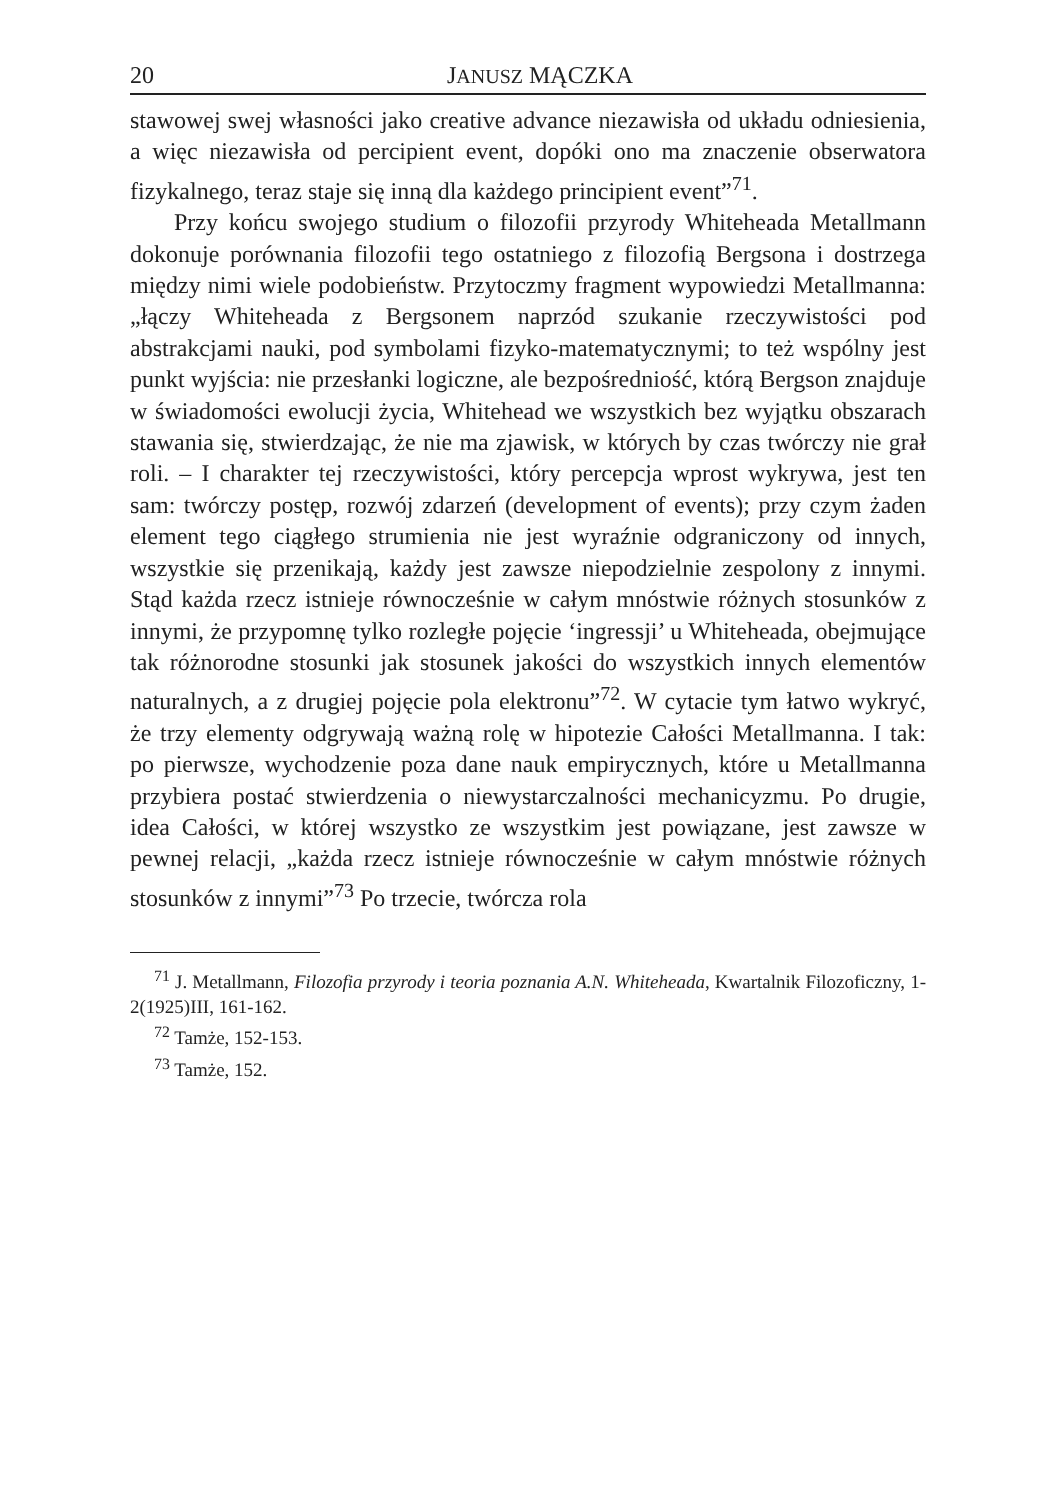20 JANUSZ MĄCZKA
stawowej swej własności jako creative advance niezawisła od układu odniesienia, a więc niezawisła od percipient event, dopóki ono ma znaczenie obserwatora fizykalnego, teraz staje się inną dla każdego principient event”<sup>71</sup>.
Przy końcu swojego studium o filozofii przyrody Whiteheada Metallmann dokonuje porównania filozofii tego ostatniego z filozofią Bergsona i dostrzega między nimi wiele podobieństw. Przytoczmy fragment wypowiedzi Metallmanna: „łączy Whiteheada z Bergsonem naprzód szukanie rzeczywistości pod abstrakcjami nauki, pod symbolami fizyko-matematycznymi; to też wspólny jest punkt wyjścia: nie przesłanki logiczne, ale bezpośredniość, którą Bergson znajduje w świadomości ewolucji życia, Whitehead we wszystkich bez wyjątku obszarach stawania się, stwierdzając, że nie ma zjawisk, w których by czas twórczy nie grał roli. – I charakter tej rzeczywistości, który percepcja wprost wykrywa, jest ten sam: twórczy postęp, rozwój zdarzeń (development of events); przy czym żaden element tego ciągłego strumienia nie jest wyraźnie odgraniczony od innych, wszystkie się przenikają, każdy jest zawsze niepodzielnie zespolony z innymi. Stąd każda rzecz istnieje równocześnie w całym mnóstwie różnych stosunków z innymi, że przypomnę tylko rozległe pojęcie ‘ingressji’ u Whiteheada, obejmujące tak różnorodne stosunki jak stosunek jakości do wszystkich innych elementów naturalnych, a z drugiej pojęcie pola elektronu”<sup>72</sup>. W cytacie tym łatwo wykryć, że trzy elementy odgrywają ważną rolę w hipotezie Całości Metallmanna. I tak: po pierwsze, wychodzenie poza dane nauk empirycznych, które u Metallmanna przybiera postać stwierdzenia o niewystarczalności mechanicyzmu. Po drugie, idea Całości, w której wszystko ze wszystkim jest powiązane, jest zawsze w pewnej relacji, „każda rzecz istnieje równocześnie w całym mnóstwie różnych stosunków z innymi”<sup>73</sup> Po trzecie, twórcza rola
<sup>71</sup> J. Metallmann, Filozofia przyrody i teoria poznania A.N. Whiteheada, Kwartalnik Filozoficzny, 1-2(1925)III, 161-162.
<sup>72</sup> Tamże, 152-153.
<sup>73</sup> Tamże, 152.